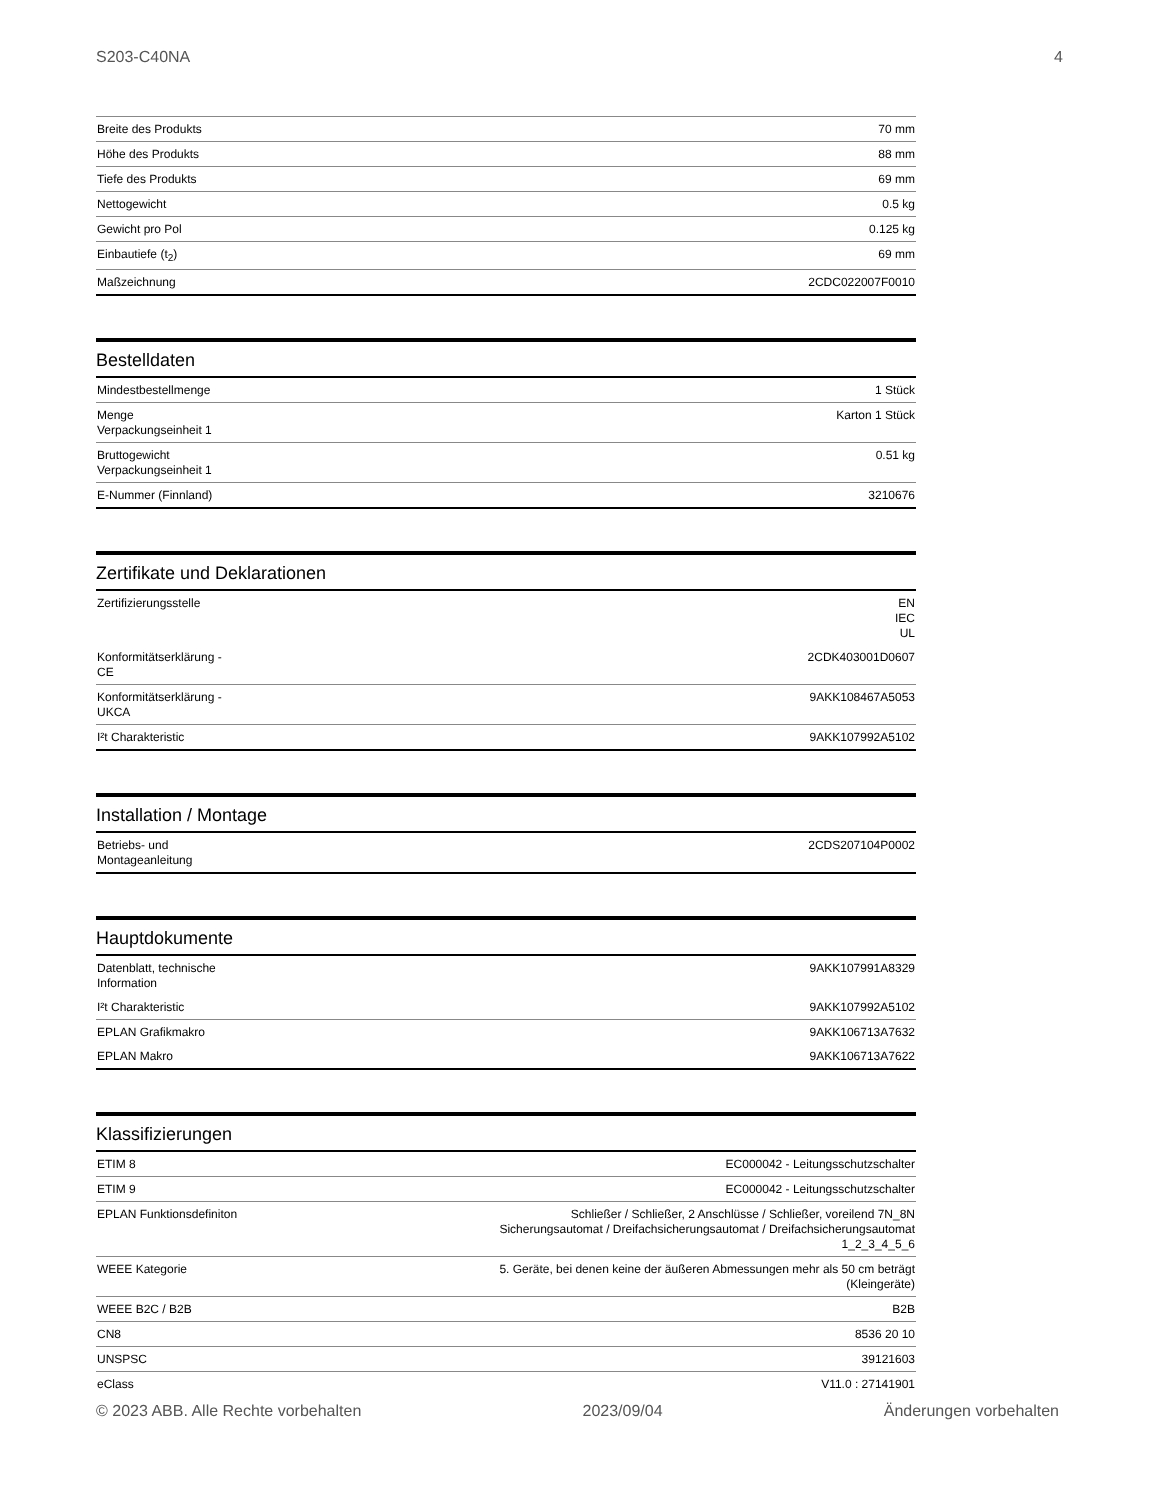S203-C40NA 4
| Breite des Produkts | 70 mm |
| Höhe des Produkts | 88 mm |
| Tiefe des Produkts | 69 mm |
| Nettogewicht | 0.5 kg |
| Gewicht pro Pol | 0.125 kg |
| Einbautiefe (t<sub>2</sub>) | 69 mm |
| Maßzeichnung | 2CDC022007F0010 |
Bestelldaten
| Mindestbestellmenge | 1 Stück |
| Menge Verpackungseinheit 1 | Karton 1 Stück |
| Bruttogewicht Verpackungseinheit 1 | 0.51 kg |
| E-Nummer (Finnland) | 3210676 |
Zertifikate und Deklarationen
| Zertifizierungsstelle | EN IEC UL |
| Konformitätserklärung - CE | 2CDK403001D0607 |
| Konformitätserklärung - UKCA | 9AKK108467A5053 |
| I²t Charakteristic | 9AKK107992A5102 |
Installation / Montage
| Betriebs- und Montageanleitung | 2CDS207104P0002 |
Hauptdokumente
| Datenblatt, technische Information | 9AKK107991A8329 |
| I²t Charakteristic | 9AKK107992A5102 |
| EPLAN Grafikmakro | 9AKK106713A7632 |
| EPLAN Makro | 9AKK106713A7622 |
Klassifizierungen
| ETIM 8 | EC000042 - Leitungsschutzschalter |
| ETIM 9 | EC000042 - Leitungsschutzschalter |
| EPLAN Funktionsdefiniton | Schließer / Schließer, 2 Anschlüsse / Schließer, voreilend 7N_8N Sicherungsautomat / Dreifachsicherungsautomat / Dreifachsicherungsautomat 1_2_3_4_5_6 |
| WEEE Kategorie | 5. Geräte, bei denen keine der äußeren Abmessungen mehr als 50 cm beträgt (Kleingeräte) |
| WEEE B2C / B2B | B2B |
| CN8 | 8536 20 10 |
| UNSPSC | 39121603 |
| eClass | V11.0 : 27141901 |
© 2023 ABB. Alle Rechte vorbehalten 2023/09/04 Änderungen vorbehalten